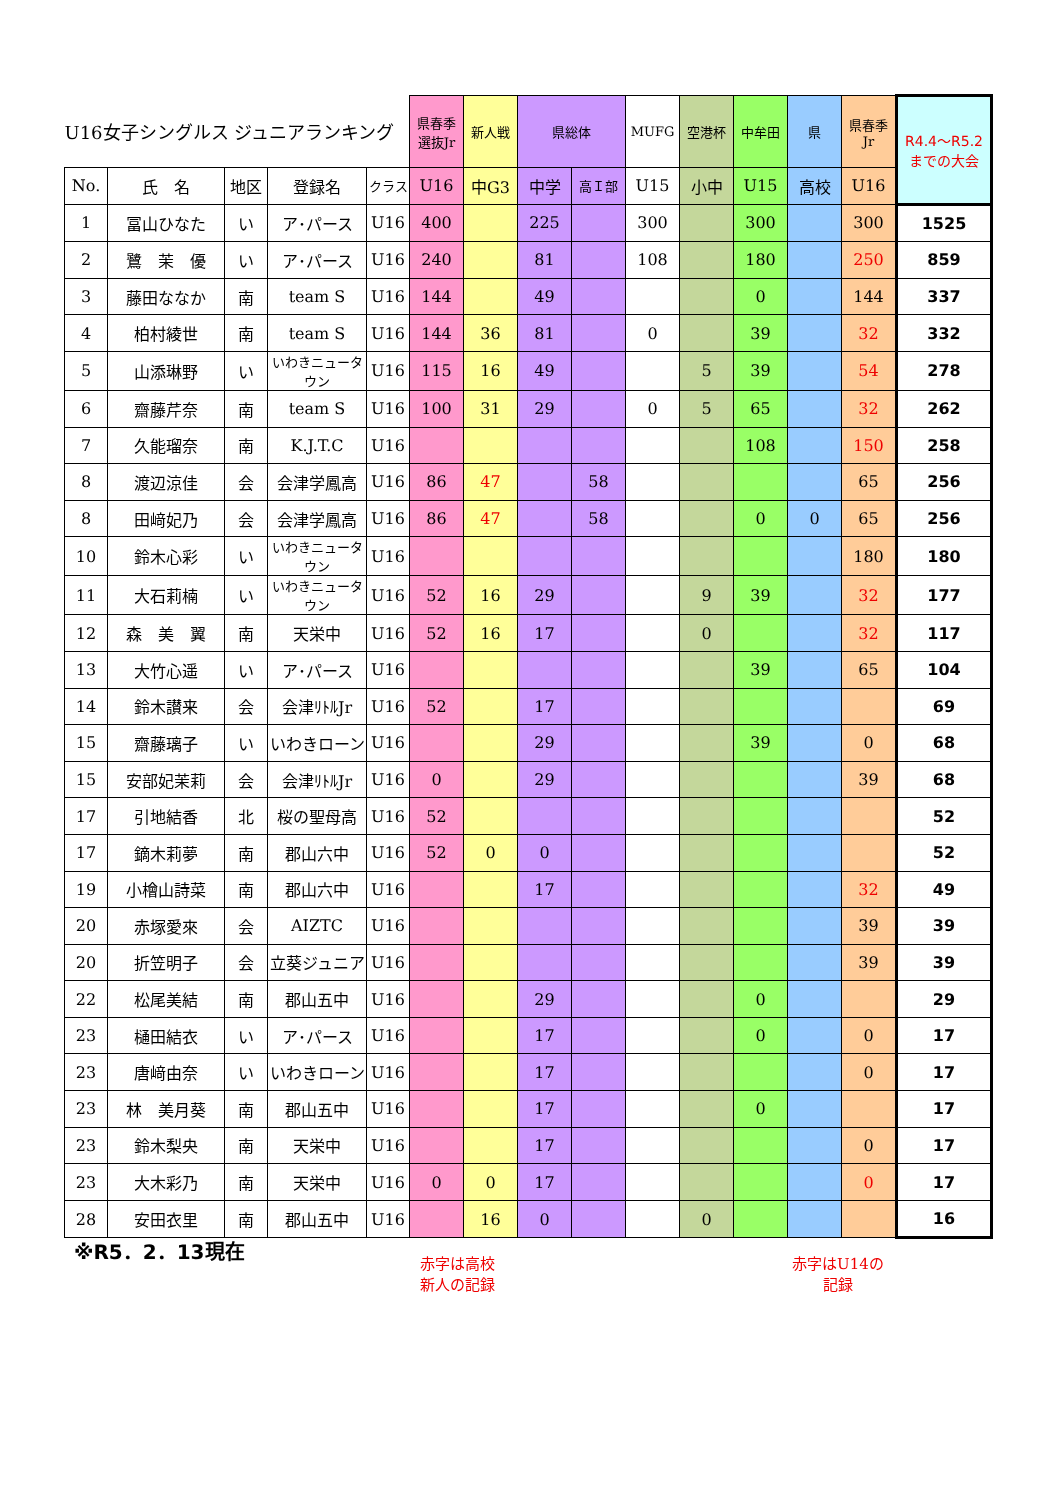| U16女子シングルス ジュニアランキング | | | | | 県春季 選抜Jr | 新人戦 | 県総体 | | MUFG | 空港杯 | 中牟田 | 県 | 県春季 Jr | R4.4～R5.2 までの大会 |
| No. | 氏 名 | 地区 | 登録名 | クラス | U16 | 中G3 | 中学 | 高Ｉ部 | U15 | 小中 | U15 | 高校 | U16 | |
| 1 | 冨山ひなた | い | ア･パース | U16 | 400 | | 225 | | 300 | | 300 | | 300 | 1525 |
| 2 | 鷺 茉 優 | い | ア･パース | U16 | 240 | | 81 | | 108 | | 180 | | 250 | 859 |
| 3 | 藤田ななか | 南 | team S | U16 | 144 | | 49 | | | | 0 | | 144 | 337 |
| 4 | 柏村綾世 | 南 | team S | U16 | 144 | 36 | 81 | | 0 | | 39 | | 32 | 332 |
| 5 | 山添琳野 | い | いわきニュータウン | U16 | 115 | 16 | 49 | | | 5 | 39 | | 54 | 278 |
| 6 | 齋藤芹奈 | 南 | team S | U16 | 100 | 31 | 29 | | 0 | 5 | 65 | | 32 | 262 |
| 7 | 久能瑠奈 | 南 | K.J.T.C | U16 | | | | | | | 108 | | 150 | 258 |
| 8 | 渡辺涼佳 | 会 | 会津学鳳高 | U16 | 86 | 47 | | 58 | | | | | 65 | 256 |
| 8 | 田﨑妃乃 | 会 | 会津学鳳高 | U16 | 86 | 47 | | 58 | | | 0 | 0 | 65 | 256 |
| 10 | 鈴木心彩 | い | いわきニュータウン | U16 | | | | | | | | | 180 | 180 |
| 11 | 大石莉楠 | い | いわきニュータウン | U16 | 52 | 16 | 29 | | | 9 | 39 | | 32 | 177 |
| 12 | 森 美 翼 | 南 | 天栄中 | U16 | 52 | 16 | 17 | | | 0 | | | 32 | 117 |
| 13 | 大竹心遥 | い | ア･パース | U16 | | | | | | | 39 | | 65 | 104 |
| 14 | 鈴木讃来 | 会 | 会津ﾘﾄﾙJr | U16 | 52 | | 17 | | | | | | | 69 |
| 15 | 齋藤璃子 | い | いわきローン | U16 | | | 29 | | | | 39 | | 0 | 68 |
| 15 | 安部妃茉莉 | 会 | 会津ﾘﾄﾙJr | U16 | 0 | | 29 | | | | | | 39 | 68 |
| 17 | 引地結香 | 北 | 桜の聖母高 | U16 | 52 | | | | | | | | | 52 |
| 17 | 鏑木莉夢 | 南 | 郡山六中 | U16 | 52 | 0 | 0 | | | | | | | 52 |
| 19 | 小檜山詩菜 | 南 | 郡山六中 | U16 | | | 17 | | | | | | 32 | 49 |
| 20 | 赤塚愛來 | 会 | AIZTC | U16 | | | | | | | | | 39 | 39 |
| 20 | 折笠明子 | 会 | 立葵ジュニア | U16 | | | | | | | | | 39 | 39 |
| 22 | 松尾美結 | 南 | 郡山五中 | U16 | | | 29 | | | | 0 | | | 29 |
| 23 | 樋田結衣 | い | ア･パース | U16 | | | 17 | | | | 0 | | 0 | 17 |
| 23 | 唐﨑由奈 | い | いわきローン | U16 | | | 17 | | | | | | 0 | 17 |
| 23 | 林 美月葵 | 南 | 郡山五中 | U16 | | | 17 | | | | 0 | | | 17 |
| 23 | 鈴木梨央 | 南 | 天栄中 | U16 | | | 17 | | | | | | 0 | 17 |
| 23 | 大木彩乃 | 南 | 天栄中 | U16 | 0 | 0 | 17 | | | | | | 0 | 17 |
| 28 | 安田衣里 | 南 | 郡山五中 | U16 | | 16 | 0 | | | 0 | | | | 16 |
※R5．2．13現在
赤字は高校
新人の記録
赤字はU14の
記録